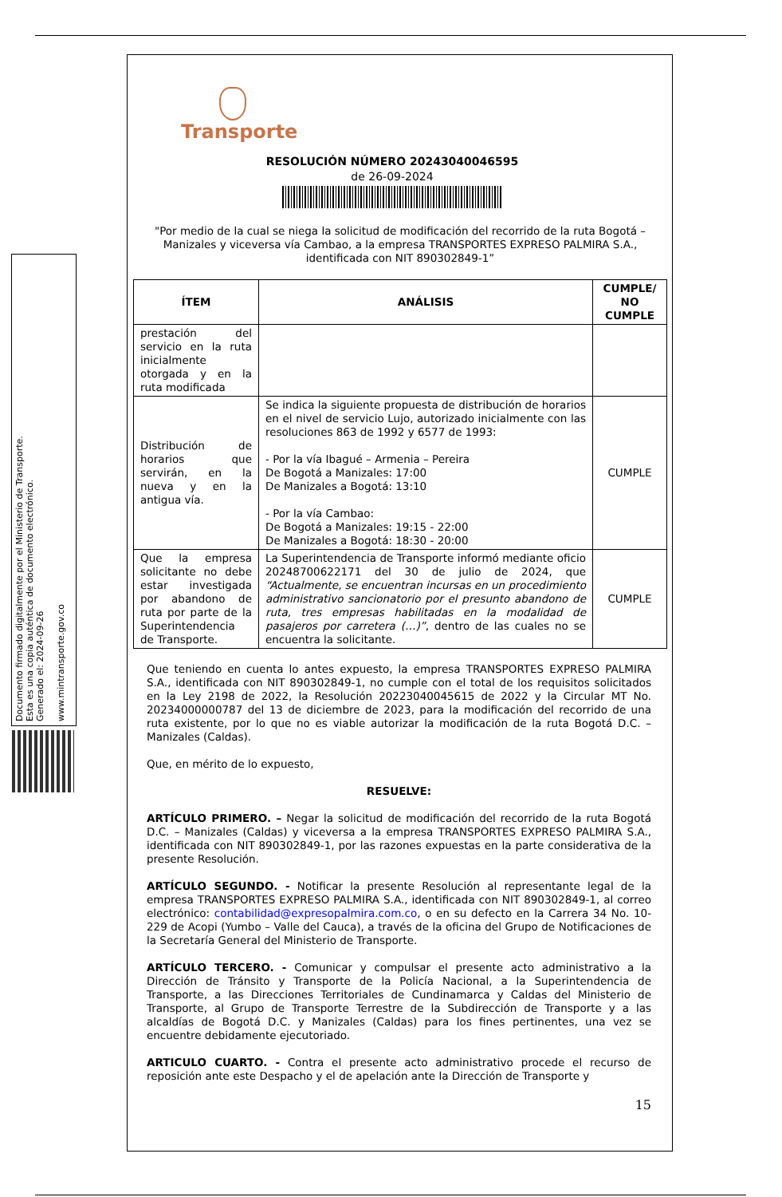Documento firmado digitalmente por el Ministerio de Transporte.
Esta es una copia auténtica de documento electrónico.
Generado el: 2024-09-26
www.mintransporte.gov.co
Transporte
RESOLUCIÓN NÚMERO 20243040046595
de 26-09-2024
"Por medio de la cual se niega la solicitud de modificación del recorrido de la ruta Bogotá – Manizales y viceversa vía Cambao, a la empresa TRANSPORTES EXPRESO PALMIRA S.A., identificada con NIT 890302849-1”
| ÍTEM | ANÁLISIS | CUMPLE/ NO CUMPLE |
| --- | --- | --- |
| prestación del servicio en la ruta inicialmente otorgada y en la ruta modificada | | |
| Distribución de horarios que servirán, en la nueva y en la antigua vía. | Se indica la siguiente propuesta de distribución de horarios en el nivel de servicio Lujo, autorizado inicialmente con las resoluciones 863 de 1992 y 6577 de 1993: - Por la vía Ibagué – Armenia – Pereira De Bogotá a Manizales: 17:00 De Manizales a Bogotá: 13:10 - Por la vía Cambao: De Bogotá a Manizales: 19:15 - 22:00 De Manizales a Bogotá: 18:30 - 20:00 | CUMPLE |
| Que la empresa solicitante no debe estar investigada por abandono de ruta por parte de la Superintendencia de Transporte. | La Superintendencia de Transporte informó mediante oficio 20248700622171 del 30 de julio de 2024, que “Actualmente, se encuentran incursas en un procedimiento administrativo sancionatorio por el presunto abandono de ruta, tres empresas habilitadas en la modalidad de pasajeros por carretera (…)” , dentro de las cuales no se encuentra la solicitante. | CUMPLE |
Que teniendo en cuenta lo antes expuesto, la empresa TRANSPORTES EXPRESO PALMIRA S.A., identificada con NIT 890302849-1, no cumple con el total de los requisitos solicitados en la Ley 2198 de 2022, la Resolución 20223040045615 de 2022 y la Circular MT No. 20234000000787 del 13 de diciembre de 2023, para la modificación del recorrido de una ruta existente, por lo que no es viable autorizar la modificación de la ruta Bogotá D.C. – Manizales (Caldas).
Que, en mérito de lo expuesto,
RESUELVE:
ARTÍCULO PRIMERO. – Negar la solicitud de modificación del recorrido de la ruta Bogotá D.C. – Manizales (Caldas) y viceversa a la empresa TRANSPORTES EXPRESO PALMIRA S.A., identificada con NIT 890302849-1, por las razones expuestas en la parte considerativa de la presente Resolución.
ARTÍCULO SEGUNDO. - Notificar la presente Resolución al representante legal de la empresa TRANSPORTES EXPRESO PALMIRA S.A., identificada con NIT 890302849-1, al correo electrónico: contabilidad@expresopalmira.com.co, o en su defecto en la Carrera 34 No. 10-229 de Acopi (Yumbo – Valle del Cauca), a través de la oficina del Grupo de Notificaciones de la Secretaría General del Ministerio de Transporte.
ARTÍCULO TERCERO. - Comunicar y compulsar el presente acto administrativo a la Dirección de Tránsito y Transporte de la Policía Nacional, a la Superintendencia de Transporte, a las Direcciones Territoriales de Cundinamarca y Caldas del Ministerio de Transporte, al Grupo de Transporte Terrestre de la Subdirección de Transporte y a las alcaldías de Bogotá D.C. y Manizales (Caldas) para los fines pertinentes, una vez se encuentre debidamente ejecutoriado.
ARTICULO CUARTO. - Contra el presente acto administrativo procede el recurso de reposición ante este Despacho y el de apelación ante la Dirección de Transporte y
15